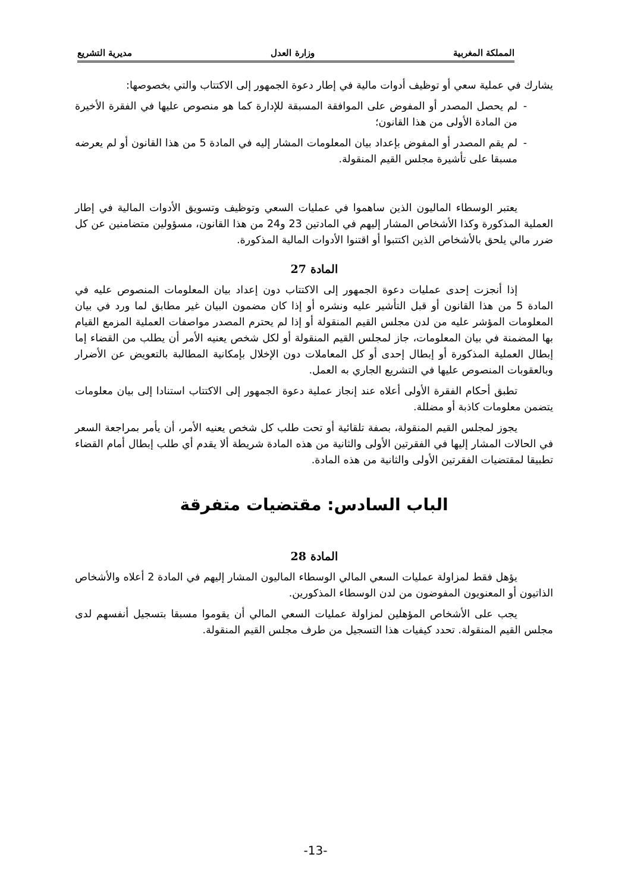المملكة المغربية وزارة العدل مديرية التشريع
يشارك في عملية سعي أو توظيف أدوات مالية في إطار دعوة الجمهور إلى الاكتتاب والتي بخصوصها:
- لم يحصل المصدر أو المفوض على الموافقة المسبقة للإدارة كما هو منصوص عليها في الفقرة الأخيرة من المادة الأولى من هذا القانون؛
- لم يقم المصدر أو المفوض بإعداد بيان المعلومات المشار إليه في المادة 5 من هذا القانون أو لم يعرضه مسبقا على تأشيرة مجلس القيم المنقولة.
يعتبر الوسطاء الماليون الذين ساهموا في عمليات السعي وتوظيف وتسويق الأدوات المالية في إطار العملية المذكورة وكذا الأشخاص المشار إليهم في المادتين 23 و24 من هذا القانون، مسؤولين متضامنين عن كل ضرر مالي يلحق بالأشخاص الذين اكتتبوا أو اقتنوا الأدوات المالية المذكورة.
المادة 27
إذا أنجزت إحدى عمليات دعوة الجمهور إلى الاكتتاب دون إعداد بيان المعلومات المنصوص عليه في المادة 5 من هذا القانون أو قبل التأشير عليه ونشره أو إذا كان مضمون البيان غير مطابق لما ورد في بيان المعلومات المؤشر عليه من لدن مجلس القيم المنقولة أو إذا لم يحترم المصدر مواصفات العملية المزمع القيام بها المضمنة في بيان المعلومات، جاز لمجلس القيم المنقولة أو لكل شخص يعنيه الأمر أن يطلب من القضاء إما إبطال العملية المذكورة أو إبطال إحدى أو كل المعاملات دون الإخلال بإمكانية المطالبة بالتعويض عن الأضرار وبالعقوبات المنصوص عليها في التشريع الجاري به العمل.
تطبق أحكام الفقرة الأولى أعلاه عند إنجاز عملية دعوة الجمهور إلى الاكتتاب استنادا إلى بيان معلومات يتضمن معلومات كاذبة أو مضللة.
يجوز لمجلس القيم المنقولة، بصفة تلقائية أو تحت طلب كل شخص يعنيه الأمر، أن يأمر بمراجعة السعر في الحالات المشار إليها في الفقرتين الأولى والثانية من هذه المادة شريطة ألا يقدم أي طلب إبطال أمام القضاء تطبيقا لمقتضيات الفقرتين الأولى والثانية من هذه المادة.
الباب السادس: مقتضيات متفرقة
المادة 28
يؤهل فقط لمزاولة عمليات السعي المالي الوسطاء الماليون المشار إليهم في المادة 2 أعلاه والأشخاص الذاتيون أو المعنويون المفوضون من لدن الوسطاء المذكورين.
يجب على الأشخاص المؤهلين لمزاولة عمليات السعي المالي أن يقوموا مسبقا بتسجيل أنفسهم لدى مجلس القيم المنقولة. تحدد كيفيات هذا التسجيل من طرف مجلس القيم المنقولة.
-13-